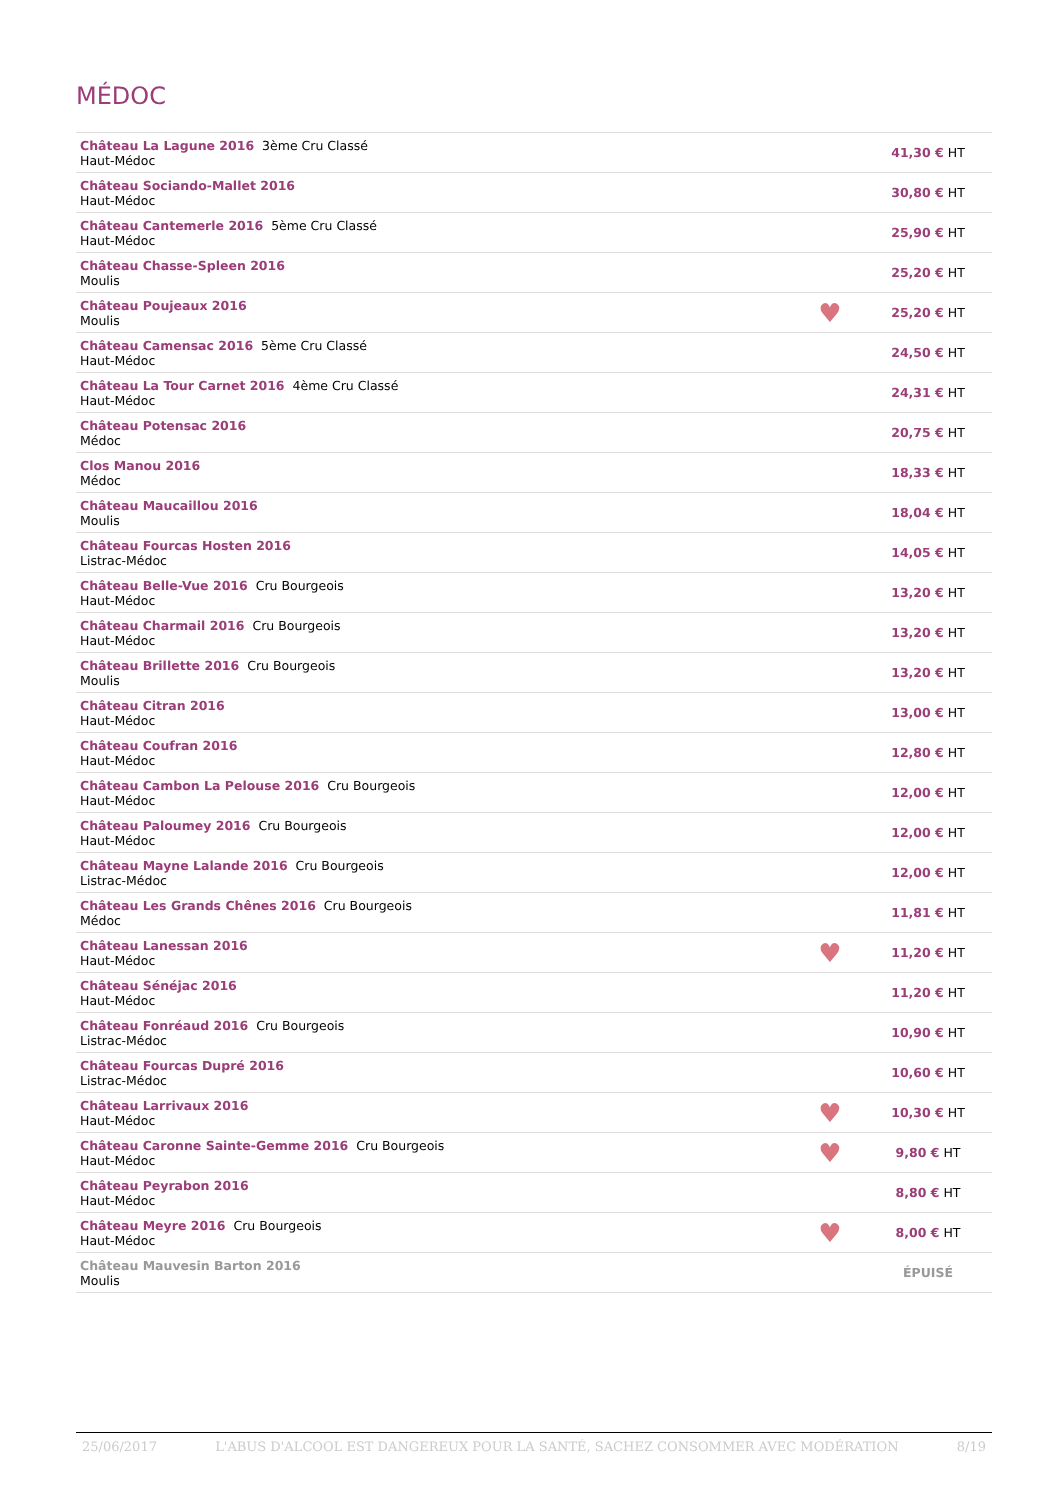MÉDOC
| Château La Lagune 2016 3ème Cru Classé Haut-Médoc | | 41,30 € HT |
| Château Sociando-Mallet 2016 Haut-Médoc | | 30,80 € HT |
| Château Cantemerle 2016 5ème Cru Classé Haut-Médoc | | 25,90 € HT |
| Château Chasse-Spleen 2016 Moulis | | 25,20 € HT |
| Château Poujeaux 2016 Moulis | ♥ | 25,20 € HT |
| Château Camensac 2016 5ème Cru Classé Haut-Médoc | | 24,50 € HT |
| Château La Tour Carnet 2016 4ème Cru Classé Haut-Médoc | | 24,31 € HT |
| Château Potensac 2016 Médoc | | 20,75 € HT |
| Clos Manou 2016 Médoc | | 18,33 € HT |
| Château Maucaillou 2016 Moulis | | 18,04 € HT |
| Château Fourcas Hosten 2016 Listrac-Médoc | | 14,05 € HT |
| Château Belle-Vue 2016 Cru Bourgeois Haut-Médoc | | 13,20 € HT |
| Château Charmail 2016 Cru Bourgeois Haut-Médoc | | 13,20 € HT |
| Château Brillette 2016 Cru Bourgeois Moulis | | 13,20 € HT |
| Château Citran 2016 Haut-Médoc | | 13,00 € HT |
| Château Coufran 2016 Haut-Médoc | | 12,80 € HT |
| Château Cambon La Pelouse 2016 Cru Bourgeois Haut-Médoc | | 12,00 € HT |
| Château Paloumey 2016 Cru Bourgeois Haut-Médoc | | 12,00 € HT |
| Château Mayne Lalande 2016 Cru Bourgeois Listrac-Médoc | | 12,00 € HT |
| Château Les Grands Chênes 2016 Cru Bourgeois Médoc | | 11,81 € HT |
| Château Lanessan 2016 Haut-Médoc | ♥ | 11,20 € HT |
| Château Sénéjac 2016 Haut-Médoc | | 11,20 € HT |
| Château Fonréaud 2016 Cru Bourgeois Listrac-Médoc | | 10,90 € HT |
| Château Fourcas Dupré 2016 Listrac-Médoc | | 10,60 € HT |
| Château Larrivaux 2016 Haut-Médoc | ♥ | 10,30 € HT |
| Château Caronne Sainte-Gemme 2016 Cru Bourgeois Haut-Médoc | ♥ | 9,80 € HT |
| Château Peyrabon 2016 Haut-Médoc | | 8,80 € HT |
| Château Meyre 2016 Cru Bourgeois Haut-Médoc | ♥ | 8,00 € HT |
| Château Mauvesin Barton 2016 Moulis | | ÉPUISÉ |
25/06/2017 L'ABUS D'ALCOOL EST DANGEREUX POUR LA SANTÉ, SACHEZ CONSOMMER AVEC MODÉRATION 8/19